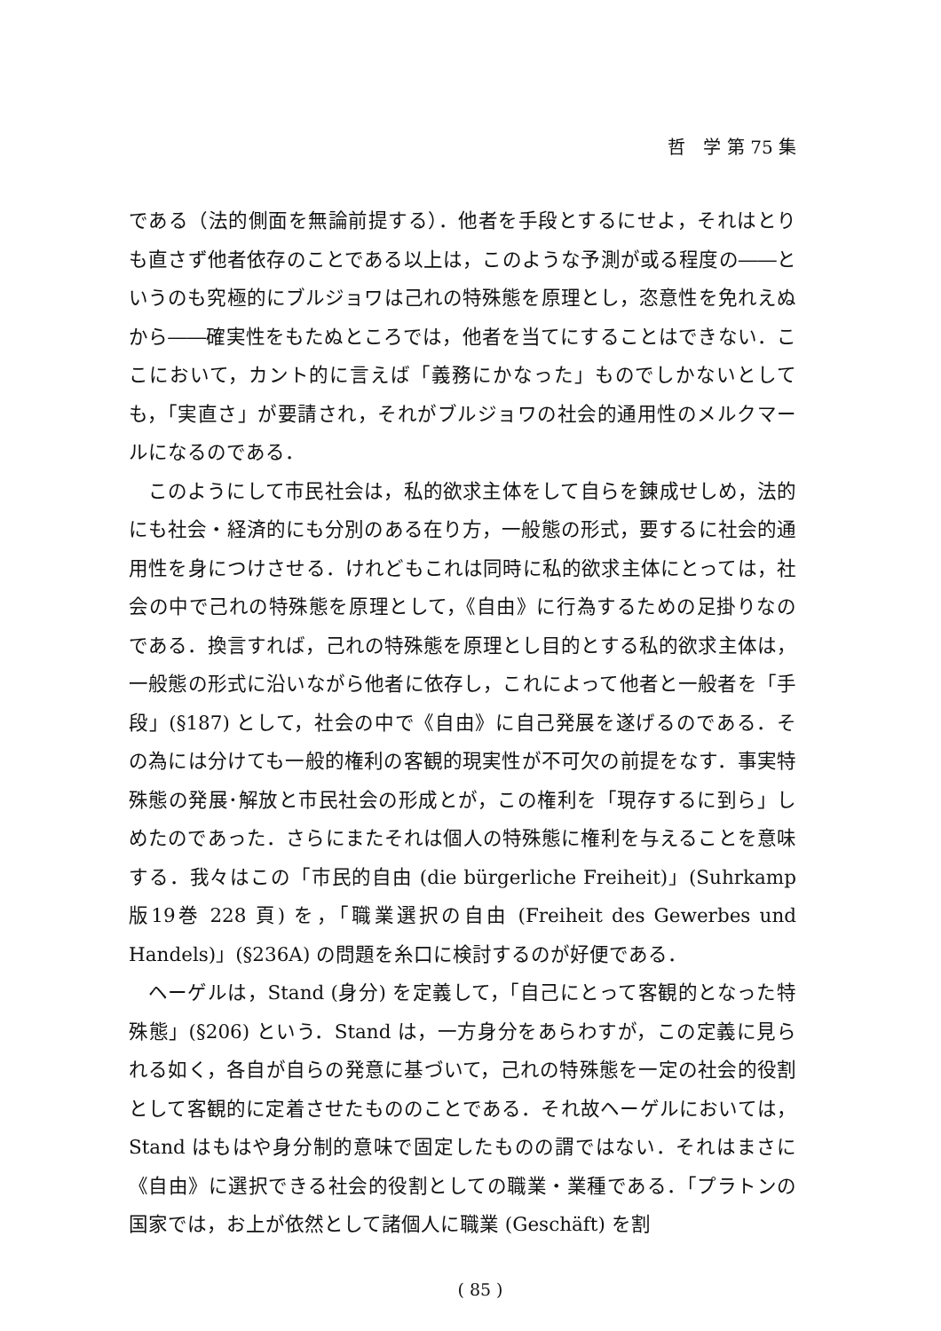哲　学 第 75 集
である（法的側面を無論前提する）．他者を手段とするにせよ，それはとりも直さず他者依存のことである以上は，このような予測が或る程度の――というのも究極的にブルジョワは己れの特殊態を原理とし，恣意性を免れえぬから――確実性をもたぬところでは，他者を当てにすることはできない．ここにおいて，カント的に言えば「義務にかなった」ものでしかないとしても，「実直さ」が要請され，それがブルジョワの社会的通用性のメルクマールになるのである．
このようにして市民社会は，私的欲求主体をして自らを錬成せしめ，法的にも社会・経済的にも分別のある在り方，一般態の形式，要するに社会的通用性を身につけさせる．けれどもこれは同時に私的欲求主体にとっては，社会の中で己れの特殊態を原理として，《自由》に行為するための足掛りなのである．換言すれば，己れの特殊態を原理とし目的とする私的欲求主体は，一般態の形式に沿いながら他者に依存し，これによって他者と一般者を「手段」(§187) として，社会の中で《自由》に自己発展を遂げるのである．その為には分けても一般的権利の客観的現実性が不可欠の前提をなす．事実特殊態の発展･解放と市民社会の形成とが，この権利を「現存するに到ら」しめたのであった．さらにまたそれは個人の特殊態に権利を与えることを意味する．我々はこの「市民的自由 (die bürgerliche Freiheit)」(Suhrkamp 版19巻 228 頁) を，「職業選択の自由 (Freiheit des Gewerbes und Handels)」(§236A) の問題を糸口に検討するのが好便である．
ヘーゲルは，Stand (身分) を定義して，「自己にとって客観的となった特殊態」(§206) という．Stand は，一方身分をあらわすが，この定義に見られる如く，各自が自らの発意に基づいて，己れの特殊態を一定の社会的役割として客観的に定着させたもののことである．それ故ヘーゲルにおいては，Stand はもはや身分制的意味で固定したものの謂ではない．それはまさに《自由》に選択できる社会的役割としての職業・業種である．「プラトンの国家では，お上が依然として諸個人に職業 (Geschäft) を割
( 85 )